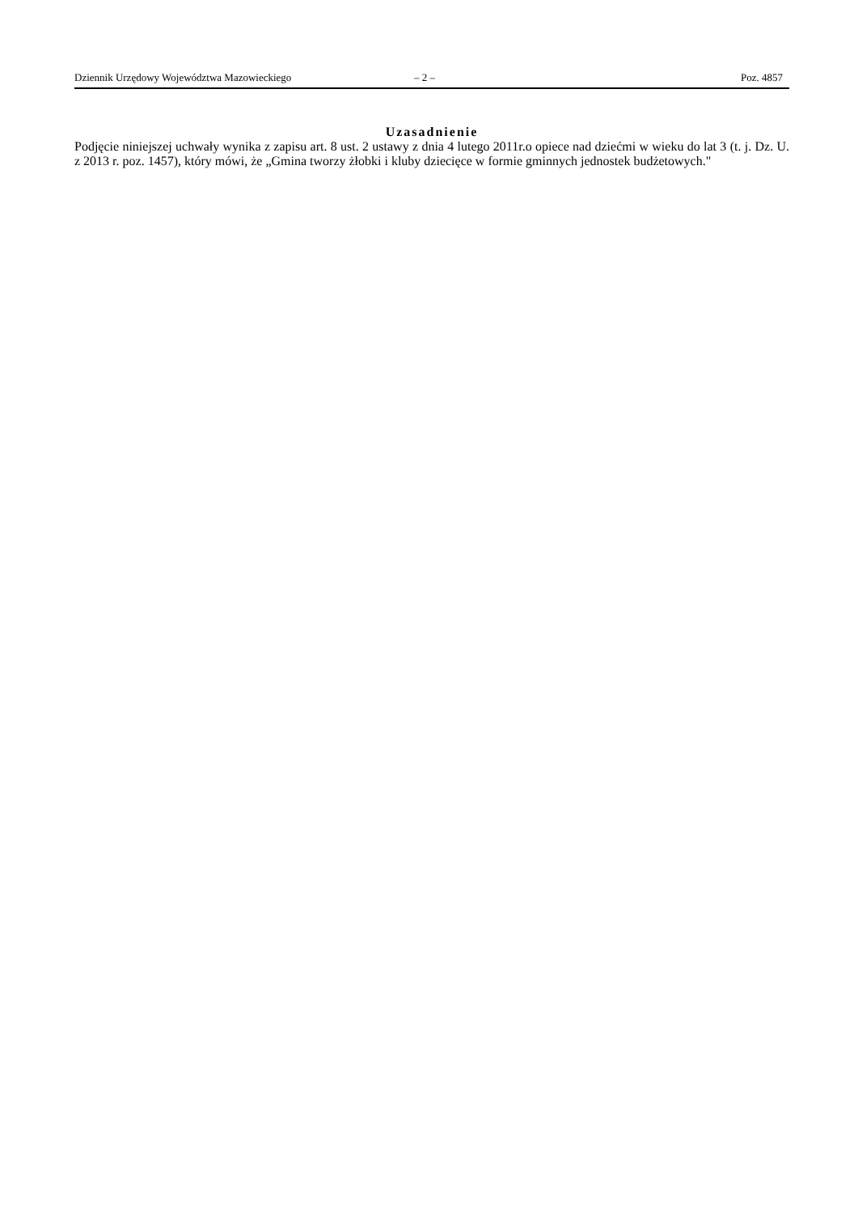Dziennik Urzędowy Województwa Mazowieckiego – 2 – Poz. 4857
Uzasadnienie
Podjęcie niniejszej uchwały wynika z zapisu art. 8 ust. 2 ustawy z dnia 4 lutego 2011r.o opiece nad dziećmi w wieku do lat 3 (t. j. Dz. U. z 2013 r. poz. 1457), który mówi, że „Gmina tworzy żłobki i kluby dziecięce w formie gminnych jednostek budżetowych."